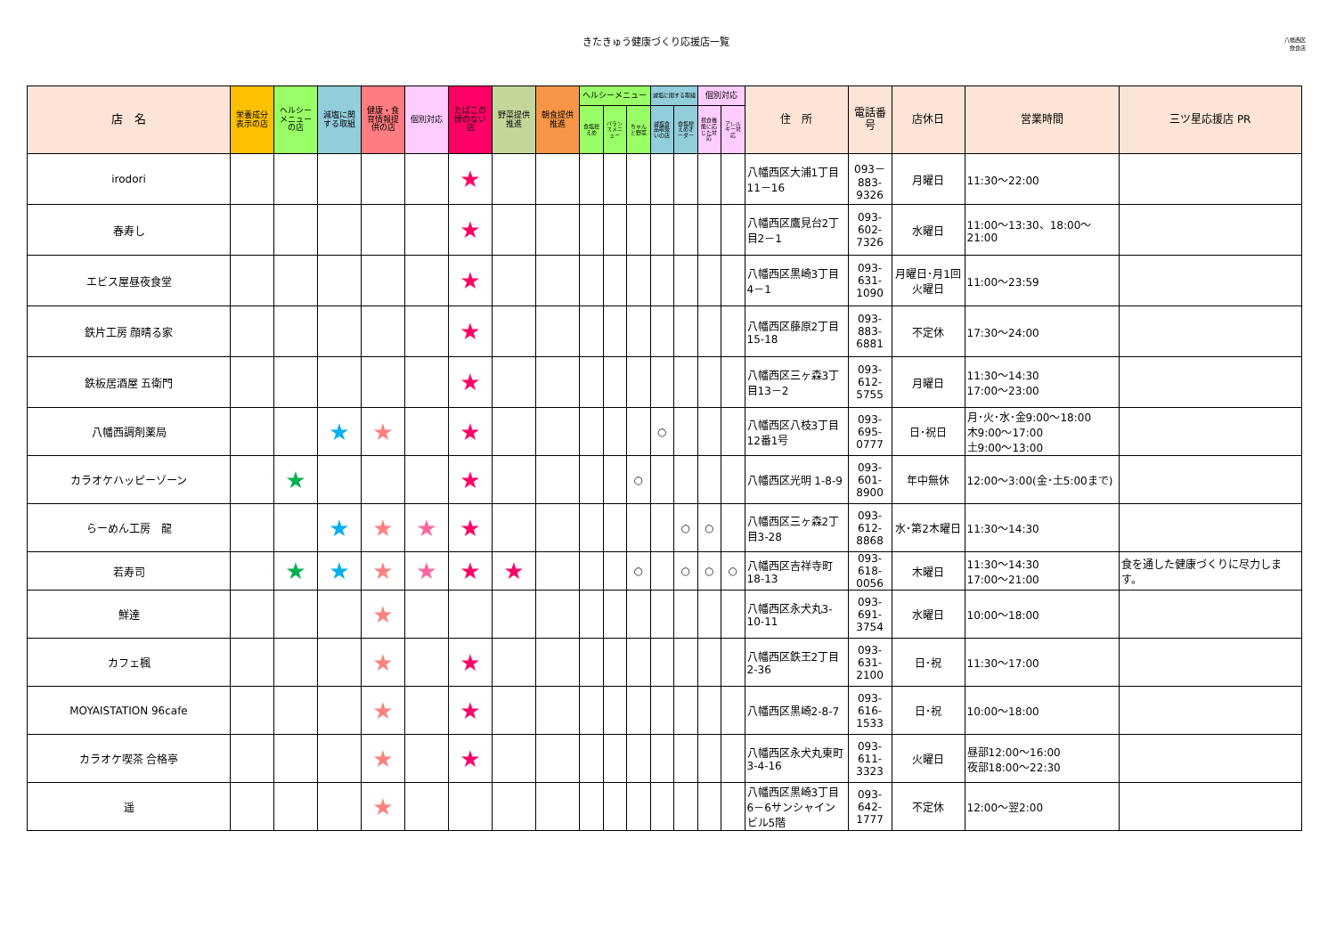きたきゅう健康づくり応援店一覧
八幡西区
飲食店
| 店 名 | 栄養成分表示の店 | ヘルシーメニューの店 | 減塩に関する取組 | 健康・食育情報提供の店 | 個別対応 | たばこの煙のない店 | 野菜提供推進 | 朝食提供推進 | ヘルシーメニュー | | | 減塩に関する取組 | | 個別対応 | | 住 所 | 電話番号 | 店休日 | 営業時間 | 三ツ星応援店 PR |
| --- | --- | --- | --- | --- | --- | --- | --- | --- | --- | --- | --- | --- | --- | --- | --- | --- | --- | --- | --- | --- |
| | | | | | | | | | 食塩控えめ | バランスメニュー | ちゃんと野菜 | 減塩食品取扱いの店 | 食塩控えめオーダー | 摂食機能に応じた対応 | アレルギー対応 | | | | | |
| irodori | | | | | | ★ | | | | | | | | | | 八幡西区大浦1丁目11－16 | 093－883-9326 | 月曜日 | 11:30～22:00 | |
| 春寿し | | | | | | ★ | | | | | | | | | | 八幡西区鷹見台2丁目2－1 | 093-602-7326 | 水曜日 | 11:00～13:30、18:00～21:00 | |
| エビス屋昼夜食堂 | | | | | | ★ | | | | | | | | | | 八幡西区黒崎3丁目4－1 | 093-631-1090 | 月曜日･月1回火曜日 | 11:00～23:59 | |
| 鉄片工房 顔晴る家 | | | | | | ★ | | | | | | | | | | 八幡西区藤原2丁目15-18 | 093-883-6881 | 不定休 | 17:30～24:00 | |
| 鉄板居酒屋 五衛門 | | | | | | ★ | | | | | | | | | | 八幡西区三ヶ森3丁目13－2 | 093-612-5755 | 月曜日 | 11:30～14:30 17:00～23:00 | |
| 八幡西調剤薬局 | | | ★ | ★ | | ★ | | | | | | ○ | | | | 八幡西区八枝3丁目12番1号 | 093-695-0777 | 日･祝日 | 月･火･水･金9:00～18:00 木9:00～17:00 土9:00～13:00 | |
| カラオケハッピーゾーン | | ★ | | | | ★ | | | | | ○ | | | | | 八幡西区光明 1-8-9 | 093-601-8900 | 年中無休 | 12:00～3:00(金･土5:00まで) | |
| らーめん工房 龍 | | | ★ | ★ | ★ | ★ | | | | | | | ○ | ○ | | 八幡西区三ヶ森2丁目3-28 | 093-612-8868 | 水･第2木曜日 | 11:30～14:30 | |
| 若寿司 | | ★ | ★ | ★ | ★ | ★ | ★ | | | | ○ | | ○ | ○ | ○ | 八幡西区吉祥寺町18-13 | 093-618-0056 | 木曜日 | 11:30～14:30 17:00～21:00 | 食を通した健康づくりに尽力します。 |
| 鮮達 | | | | ★ | | | | | | | | | | | | 八幡西区永犬丸3-10-11 | 093-691-3754 | 水曜日 | 10:00～18:00 | |
| カフェ楓 | | | | ★ | | ★ | | | | | | | | | | 八幡西区鉄王2丁目2-36 | 093-631-2100 | 日･祝 | 11:30～17:00 | |
| MOYAISTATION 96cafe | | | | ★ | | ★ | | | | | | | | | | 八幡西区黒崎2-8-7 | 093-616-1533 | 日･祝 | 10:00～18:00 | |
| カラオケ喫茶 合格亭 | | | | ★ | | ★ | | | | | | | | | | 八幡西区永犬丸東町3-4-16 | 093-611-3323 | 火曜日 | 昼部12:00～16:00 夜部18:00～22:30 | |
| 遥 | | | | ★ | | | | | | | | | | | | 八幡西区黒崎3丁目6－6サンシャインビル5階 | 093-642-1777 | 不定休 | 12:00～翌2:00 | |